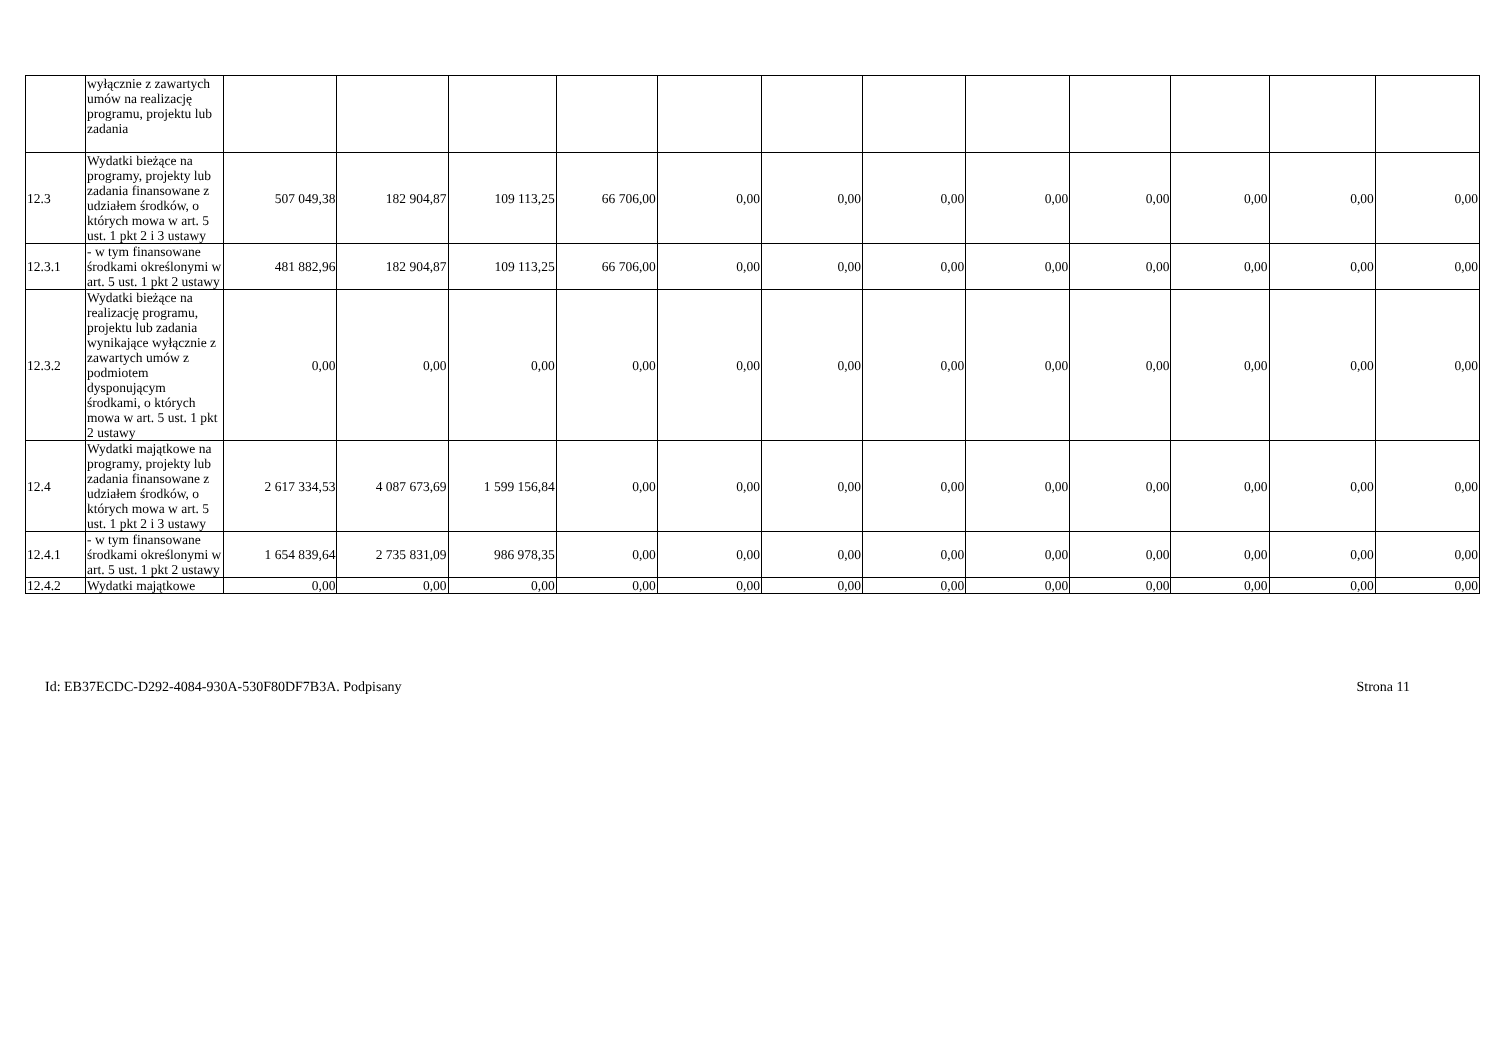| | wyłącznie z zawartych umów na realizację programu, projektu lub zadania | | | | | | | | | | | | |
| 12.3 | Wydatki bieżące na programy, projekty lub zadania finansowane z udziałem środków, o których mowa w art. 5 ust. 1 pkt 2 i 3 ustawy | 507 049,38 | 182 904,87 | 109 113,25 | 66 706,00 | 0,00 | 0,00 | 0,00 | 0,00 | 0,00 | 0,00 | 0,00 | 0,00 |
| 12.3.1 | - w tym finansowane środkami określonymi w art. 5 ust. 1 pkt 2 ustawy | 481 882,96 | 182 904,87 | 109 113,25 | 66 706,00 | 0,00 | 0,00 | 0,00 | 0,00 | 0,00 | 0,00 | 0,00 | 0,00 |
| 12.3.2 | Wydatki bieżące na realizację programu, projektu lub zadania wynikające wyłącznie z zawartych umów z podmiotem dysponującym środkami, o których mowa w art. 5 ust. 1 pkt 2 ustawy | 0,00 | 0,00 | 0,00 | 0,00 | 0,00 | 0,00 | 0,00 | 0,00 | 0,00 | 0,00 | 0,00 | 0,00 |
| 12.4 | Wydatki majątkowe na programy, projekty lub zadania finansowane z udziałem środków, o których mowa w art. 5 ust. 1 pkt 2 i 3 ustawy | 2 617 334,53 | 4 087 673,69 | 1 599 156,84 | 0,00 | 0,00 | 0,00 | 0,00 | 0,00 | 0,00 | 0,00 | 0,00 | 0,00 |
| 12.4.1 | - w tym finansowane środkami określonymi w art. 5 ust. 1 pkt 2 ustawy | 1 654 839,64 | 2 735 831,09 | 986 978,35 | 0,00 | 0,00 | 0,00 | 0,00 | 0,00 | 0,00 | 0,00 | 0,00 | 0,00 |
| 12.4.2 | Wydatki majątkowe | 0,00 | 0,00 | 0,00 | 0,00 | 0,00 | 0,00 | 0,00 | 0,00 | 0,00 | 0,00 | 0,00 | 0,00 |
Id: EB37ECDC-D292-4084-930A-530F80DF7B3A. Podpisany Strona 11